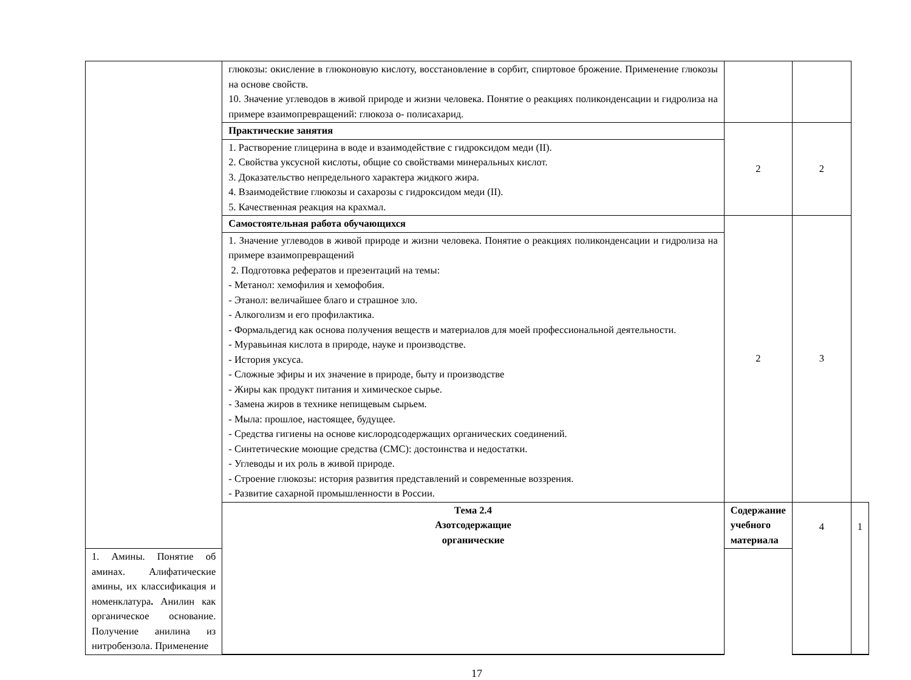| | глюкозы: окисление в глюконовую кислоту, восстановление в сорбит, спиртовое брожение. Применение глюкозы на основе свойств. 10. Значение углеводов в живой природе и жизни человека. Понятие о реакциях поликонденсации и гидролиза на примере взаимопревращений: глюкоза о- полисахарид. | | | |
| | Практические занятия | 2 | 2 | |
| | 1. Растворение глицерина в воде и взаимодействие с гидроксидом меди (II). 2. Свойства уксусной кислоты, общие со свойствами минеральных кислот. 3. Доказательство непредельного характера жидкого жира. 4. Взаимодействие глюкозы и сахарозы с гидроксидом меди (II). 5. Качественная реакция на крахмал. | | | |
| | Самостоятельная работа обучающихся | 2 | 3 | |
| | 1. Значение углеводов в живой природе и жизни человека. Понятие о реакциях поликонденсации и гидролиза на примере взаимопревращений 2. Подготовка рефератов и презентаций на темы: - Метанол: хемофилия и хемофобия. - Этанол: величайшее благо и страшное зло. - Алкоголизм и его профилактика. - Формальдегид как основа получения веществ и материалов для моей профессиональной деятельности. - Муравьиная кислота в природе, науке и производстве. - История уксуса. - Сложные эфиры и их значение в природе, быту и производстве - Жиры как продукт питания и химическое сырье. - Замена жиров в технике непищевым сырьем. - Мыла: прошлое, настоящее, будущее. - Средства гигиены на основе кислородсодержащих органических соединений. - Синтетические моющие средства (СМС): достоинства и недостатки. - Углеводы и их роль в живой природе. - Строение глюкозы: история развития представлений и современные воззрения. - Развитие сахарной промышленности в России. | | | |
| | Тема 2.4 Азотсодержащие органические | Содержание учебного материала | 4 | 1 |
| 1. Амины. Понятие об аминах. Алифатические амины, их классификация и номенклатура . Анилин как органическое основание. Получение анилина из нитробензола. Применение | | | | |
17